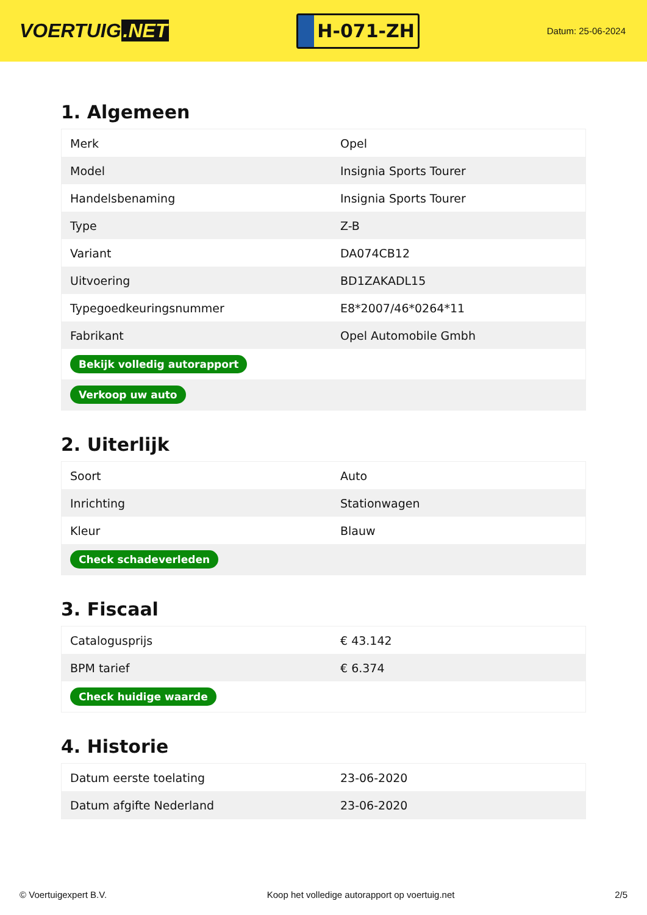VOERTUIG.NET
H-071-ZH
Datum: 25-06-2024
1. Algemeen
| Merk | Opel |
| Model | Insignia Sports Tourer |
| Handelsbenaming | Insignia Sports Tourer |
| Type | Z-B |
| Variant | DA074CB12 |
| Uitvoering | BD1ZAKADL15 |
| Typegoedkeuringsnummer | E8*2007/46*0264*11 |
| Fabrikant | Opel Automobile Gmbh |
| Bekijk volledig autorapport | |
| Verkoop uw auto | |
2. Uiterlijk
| Soort | Auto |
| Inrichting | Stationwagen |
| Kleur | Blauw |
| Check schadeverleden | |
3. Fiscaal
| Catalogusprijs | € 43.142 |
| BPM tarief | € 6.374 |
| Check huidige waarde | |
4. Historie
| Datum eerste toelating | 23-06-2020 |
| Datum afgifte Nederland | 23-06-2020 |
© Voertuigexpert B.V. Koop het volledige autorapport op voertuig.net 2/5